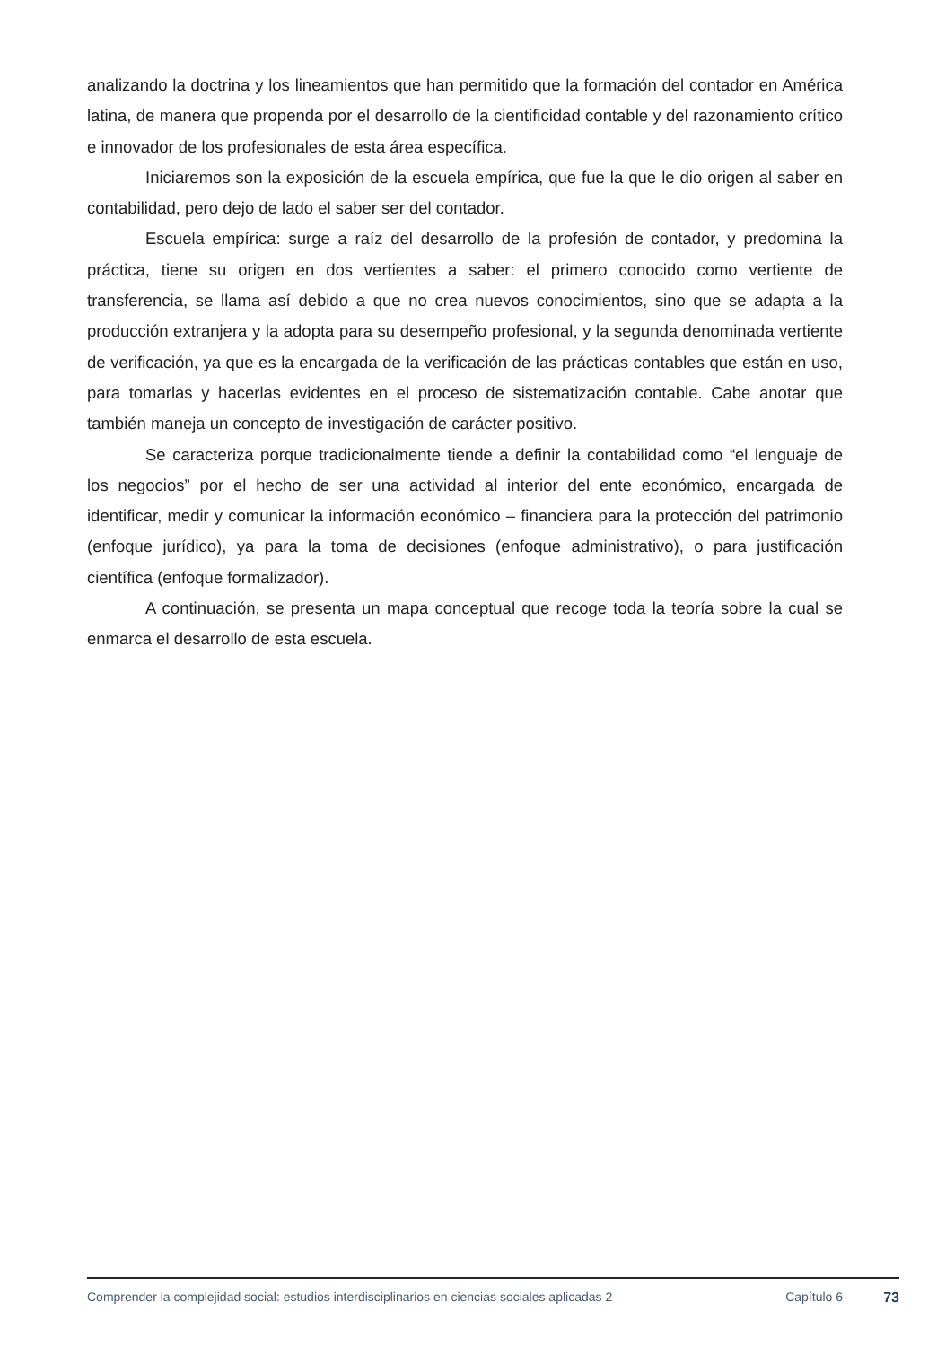analizando la doctrina y los lineamientos que han permitido que la formación del contador en América latina, de manera que propenda por el desarrollo de la cientificidad contable y del razonamiento crítico e innovador de los profesionales de esta área específica.
Iniciaremos son la exposición de la escuela empírica, que fue la que le dio origen al saber en contabilidad, pero dejo de lado el saber ser del contador.
Escuela empírica: surge a raíz del desarrollo de la profesión de contador, y predomina la práctica, tiene su origen en dos vertientes a saber: el primero conocido como vertiente de transferencia, se llama así debido a que no crea nuevos conocimientos, sino que se adapta a la producción extranjera y la adopta para su desempeño profesional, y la segunda denominada vertiente de verificación, ya que es la encargada de la verificación de las prácticas contables que están en uso, para tomarlas y hacerlas evidentes en el proceso de sistematización contable. Cabe anotar que también maneja un concepto de investigación de carácter positivo.
Se caracteriza porque tradicionalmente tiende a definir la contabilidad como “el lenguaje de los negocios” por el hecho de ser una actividad al interior del ente económico, encargada de identificar, medir y comunicar la información económico – financiera para la protección del patrimonio (enfoque jurídico), ya para la toma de decisiones (enfoque administrativo), o para justificación científica (enfoque formalizador).
A continuación, se presenta un mapa conceptual que recoge toda la teoría sobre la cual se enmarca el desarrollo de esta escuela.
Comprender la complejidad social: estudios interdisciplinarios en ciencias sociales aplicadas 2
Capítulo 6 73